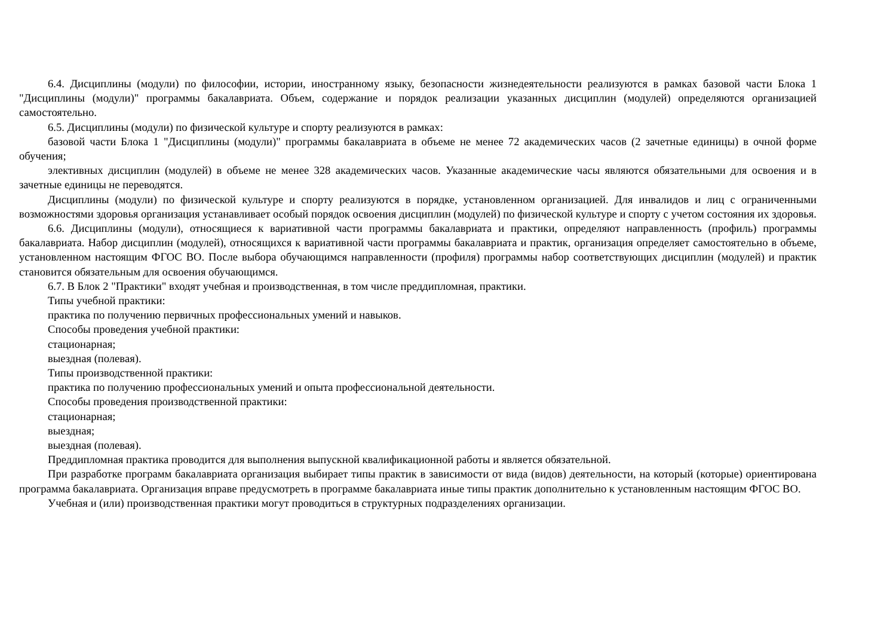6.4. Дисциплины (модули) по философии, истории, иностранному языку, безопасности жизнедеятельности реализуются в рамках базовой части Блока 1 "Дисциплины (модули)" программы бакалавриата. Объем, содержание и порядок реализации указанных дисциплин (модулей) определяются организацией самостоятельно.
6.5. Дисциплины (модули) по физической культуре и спорту реализуются в рамках:
базовой части Блока 1 "Дисциплины (модули)" программы бакалавриата в объеме не менее 72 академических часов (2 зачетные единицы) в очной форме обучения;
элективных дисциплин (модулей) в объеме не менее 328 академических часов. Указанные академические часы являются обязательными для освоения и в зачетные единицы не переводятся.
Дисциплины (модули) по физической культуре и спорту реализуются в порядке, установленном организацией. Для инвалидов и лиц с ограниченными возможностями здоровья организация устанавливает особый порядок освоения дисциплин (модулей) по физической культуре и спорту с учетом состояния их здоровья.
6.6. Дисциплины (модули), относящиеся к вариативной части программы бакалавриата и практики, определяют направленность (профиль) программы бакалавриата. Набор дисциплин (модулей), относящихся к вариативной части программы бакалавриата и практик, организация определяет самостоятельно в объеме, установленном настоящим ФГОС ВО. После выбора обучающимся направленности (профиля) программы набор соответствующих дисциплин (модулей) и практик становится обязательным для освоения обучающимся.
6.7. В Блок 2 "Практики" входят учебная и производственная, в том числе преддипломная, практики.
Типы учебной практики:
практика по получению первичных профессиональных умений и навыков.
Способы проведения учебной практики:
стационарная;
выездная (полевая).
Типы производственной практики:
практика по получению профессиональных умений и опыта профессиональной деятельности.
Способы проведения производственной практики:
стационарная;
выездная;
выездная (полевая).
Преддипломная практика проводится для выполнения выпускной квалификационной работы и является обязательной.
При разработке программ бакалавриата организация выбирает типы практик в зависимости от вида (видов) деятельности, на который (которые) ориентирована программа бакалавриата. Организация вправе предусмотреть в программе бакалавриата иные типы практик дополнительно к установленным настоящим ФГОС ВО.
Учебная и (или) производственная практики могут проводиться в структурных подразделениях организации.